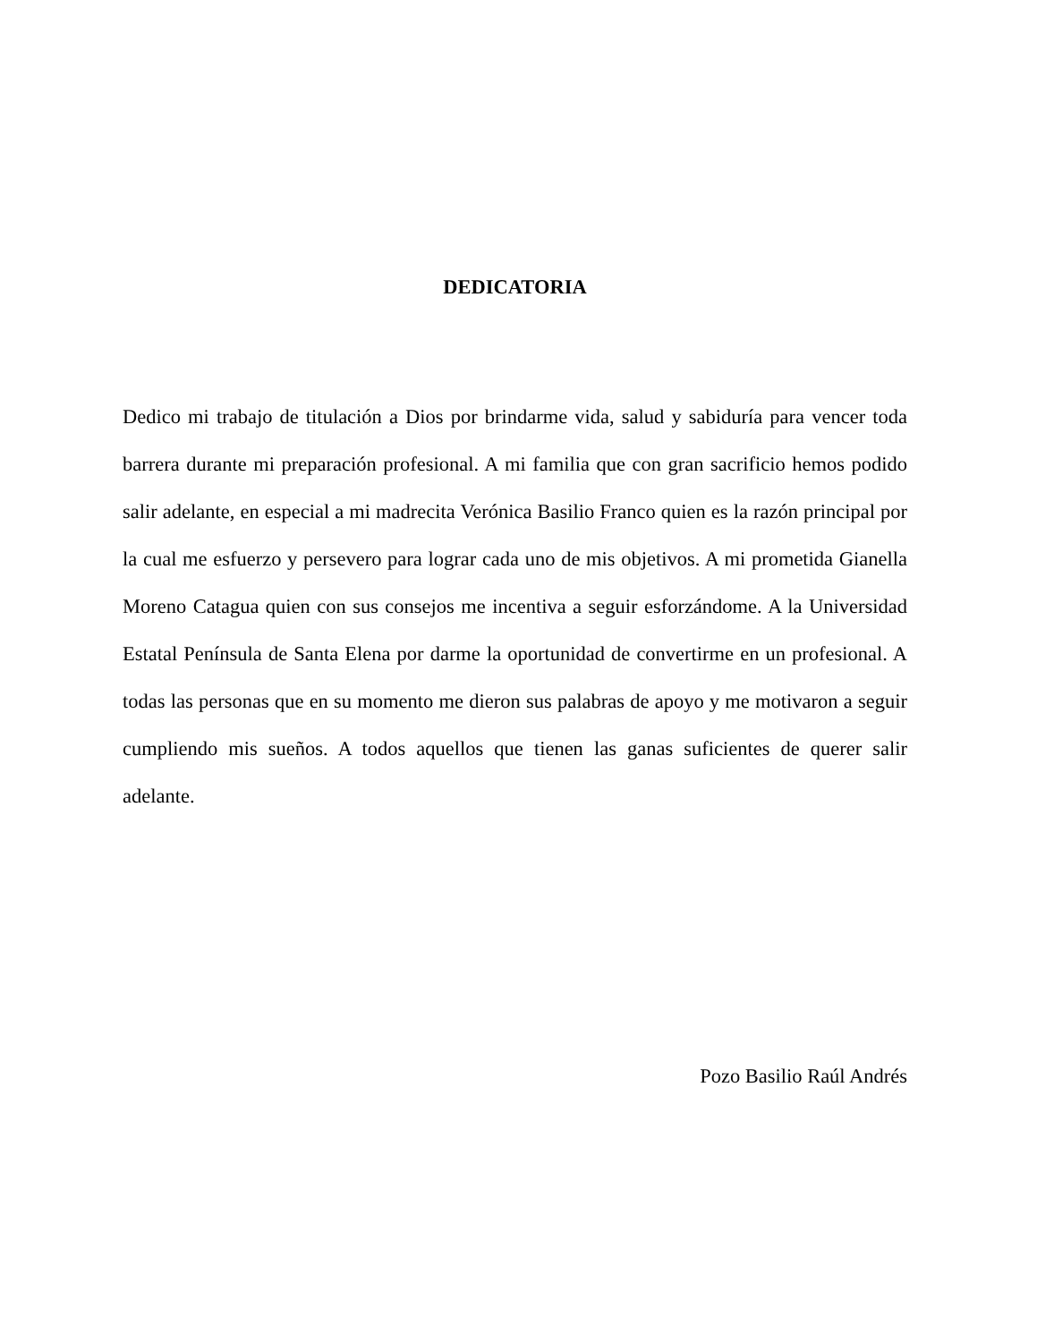DEDICATORIA
Dedico mi trabajo de titulación a Dios por brindarme vida, salud y sabiduría para vencer toda barrera durante mi preparación profesional. A mi familia que con gran sacrificio hemos podido salir adelante, en especial a mi madrecita Verónica Basilio Franco quien es la razón principal por la cual me esfuerzo y persevero para lograr cada uno de mis objetivos. A mi prometida Gianella Moreno Catagua quien con sus consejos me incentiva a seguir esforzándome. A la Universidad Estatal Península de Santa Elena por darme la oportunidad de convertirme en un profesional. A todas las personas que en su momento me dieron sus palabras de apoyo y me motivaron a seguir cumpliendo mis sueños. A todos aquellos que tienen las ganas suficientes de querer salir adelante.
Pozo Basilio Raúl Andrés